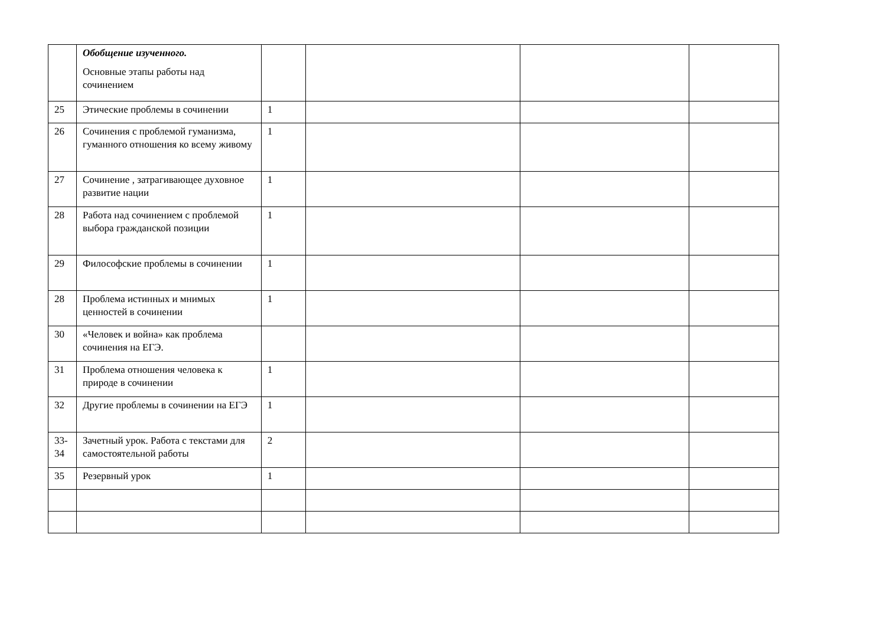| | Обобщение изученного. Основные этапы работы над сочинением | | | | |
| 25 | Этические проблемы в сочинении | 1 | | | |
| 26 | Сочинения с проблемой гуманизма, гуманного отношения ко всему живому | 1 | | | |
| 27 | Сочинение , затрагивающее духовное развитие нации | 1 | | | |
| 28 | Работа над сочинением с проблемой выбора гражданской позиции | 1 | | | |
| 29 | Философские проблемы в сочинении | 1 | | | |
| 28 | Проблема истинных и мнимых ценностей в сочинении | 1 | | | |
| 30 | «Человек и война» как проблема сочинения на ЕГЭ. | | | | |
| 31 | Проблема отношения человека к природе в сочинении | 1 | | | |
| 32 | Другие проблемы в сочинении на ЕГЭ | 1 | | | |
| 33- 34 | Зачетный урок. Работа с текстами для самостоятельной работы | 2 | | | |
| 35 | Резервный урок | 1 | | | |